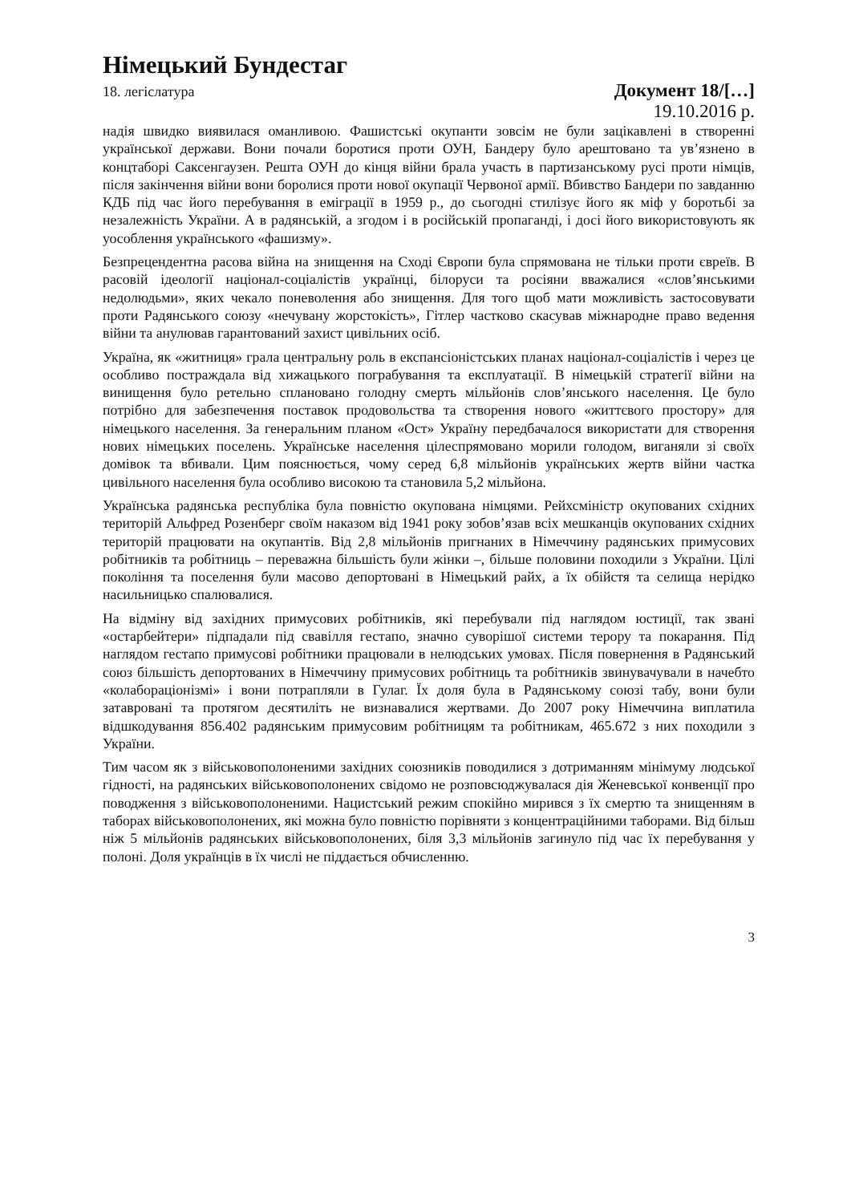Німецький Бундестаг
18. легіслатура Документ 18/[…]
19.10.2016 р.
надія швидко виявилася оманливою. Фашистські окупанти зовсім не були зацікавлені в створенні української держави. Вони почали боротися проти ОУН, Бандеру було арештовано та ув’язнено в концтаборі Саксенгаузен. Решта ОУН до кінця війни брала участь в партизанському русі проти німців, після закінчення війни вони боролися проти нової окупації Червоної армії. Вбивство Бандери по завданню КДБ під час його перебування в еміграції в 1959 р., до сьогодні стилізує його як міф у боротьбі за незалежність України. А в радянській, а згодом і в російській пропаганді, і досі його використовують як уособлення українського «фашизму».
Безпрецендентна расова війна на знищення на Сході Європи була спрямована не тільки проти євреїв. В расовій ідеології націонал-соціалістів українці, білоруси та росіяни вважалися «слов’янськими недолюдьми», яких чекало поневолення або знищення. Для того щоб мати можливість застосовувати проти Радянського союзу «нечувану жорстокість», Гітлер частково скасував міжнародне право ведення війни та анулював гарантований захист цивільних осіб.
Україна, як «житниця» грала центральну роль в експансіоністських планах націонал-соціалістів і через це особливо постраждала від хижацького пограбування та експлуатації. В німецькій стратегії війни на винищення було ретельно сплановано голодну смерть мільйонів слов’янського населення. Це було потрібно для забезпечення поставок продовольства та створення нового «життєвого простору» для німецького населення. За генеральним планом «Ост» Україну передбачалося використати для створення нових німецьких поселень. Українське населення цілеспрямовано морили голодом, виганяли зі своїх домівок та вбивали. Цим пояснюється, чому серед 6,8 мільйонів українських жертв війни частка цивільного населення була особливо високою та становила 5,2 мільйона.
Українська радянська республіка була повністю окупована німцями. Рейхсміністр окупованих східних територій Альфред Розенберг своїм наказом від 1941 року зобов’язав всіх мешканців окупованих східних територій працювати на окупантів. Від 2,8 мільйонів пригнаних в Німеччину радянських примусових робітників та робітниць – переважна більшість були жінки –, більше половини походили з України. Цілі покоління та поселення були масово депортовані в Німецький райх, а їх обійстя та селища нерідко насильницько спалювалися.
На відміну від західних примусових робітників, які перебували під наглядом юстиції, так звані «остарбейтери» підпадали під свавілля гестапо, значно суворішої системи терору та покарання. Під наглядом гестапо примусові робітники працювали в нелюдських умовах. Після повернення в Радянський союз більшість депортованих в Німеччину примусових робітниць та робітників звинувачували в начебто «колабораціонізмі» і вони потрапляли в Гулаг. Їх доля була в Радянському союзі табу, вони були затавровані та протягом десятиліть не визнавалися жертвами. До 2007 року Німеччина виплатила відшкодування 856.402 радянським примусовим робітницям та робітникам, 465.672 з них походили з України.
Тим часом як з військовополоненими західних союзників поводилися з дотриманням мінімуму людської гідності, на радянських військовополонених свідомо не розповсюджувалася дія Женевської конвенції про поводження з військовополоненими. Нацистський режим спокійно мирився з їх смертю та знищенням в таборах військовополонених, які можна було повністю порівняти з концентраційними таборами. Від більш ніж 5 мільйонів радянських військовополонених, біля 3,3 мільйонів загинуло під час їх перебування у полоні. Доля українців в їх числі не піддається обчисленню.
3